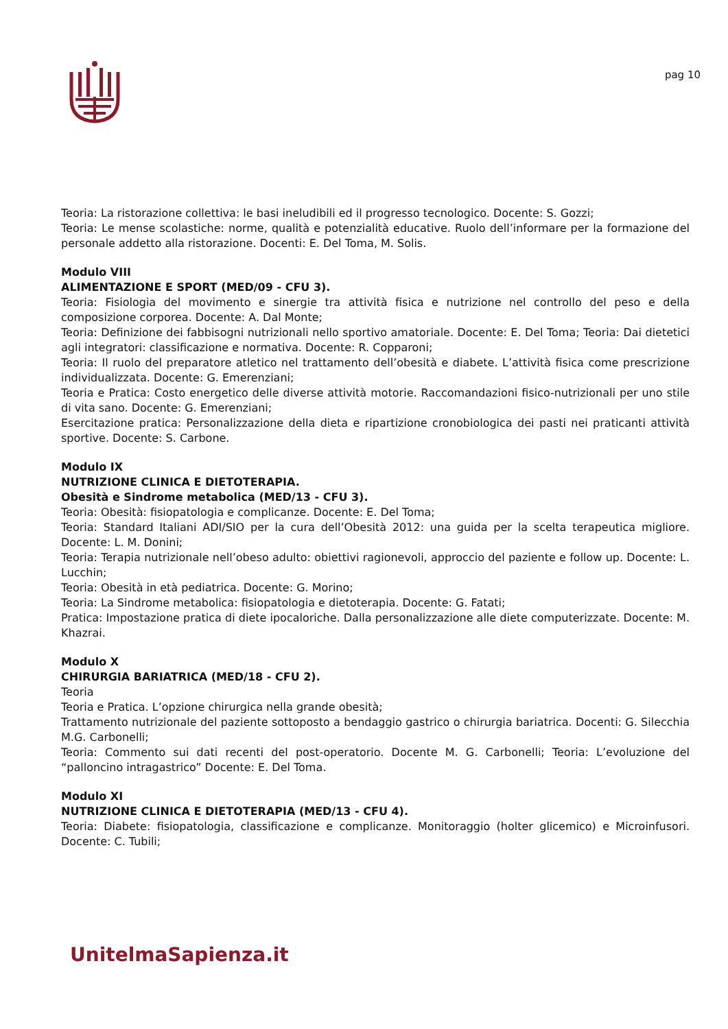pag 10
Teoria: La ristorazione collettiva: le basi ineludibili ed il progresso tecnologico. Docente: S. Gozzi;
Teoria: Le mense scolastiche: norme, qualità e potenzialità educative. Ruolo dell’informare per la formazione del personale addetto alla ristorazione. Docenti: E. Del Toma, M. Solis.
Modulo VIII
ALIMENTAZIONE E SPORT (MED/09 - CFU 3).
Teoria: Fisiologia del movimento e sinergie tra attività fisica e nutrizione nel controllo del peso e della composizione corporea. Docente: A. Dal Monte;
Teoria: Definizione dei fabbisogni nutrizionali nello sportivo amatoriale. Docente: E. Del Toma; Teoria: Dai dietetici agli integratori: classificazione e normativa. Docente: R. Copparoni;
Teoria: Il ruolo del preparatore atletico nel trattamento dell’obesità e diabete. L’attività fisica come prescrizione individualizzata. Docente: G. Emerenziani;
Teoria e Pratica: Costo energetico delle diverse attività motorie. Raccomandazioni fisico-nutrizionali per uno stile di vita sano. Docente: G. Emerenziani;
Esercitazione pratica: Personalizzazione della dieta e ripartizione cronobiologica dei pasti nei praticanti attività sportive. Docente: S. Carbone.
Modulo IX
NUTRIZIONE CLINICA E DIETOTERAPIA.
Obesità e Sindrome metabolica (MED/13 - CFU 3).
Teoria: Obesità: fisiopatologia e complicanze. Docente: E. Del Toma;
Teoria: Standard Italiani ADI/SIO per la cura dell’Obesità 2012: una guida per la scelta terapeutica migliore. Docente: L. M. Donini;
Teoria: Terapia nutrizionale nell’obeso adulto: obiettivi ragionevoli, approccio del paziente e follow up. Docente: L. Lucchin;
Teoria: Obesità in età pediatrica. Docente: G. Morino;
Teoria: La Sindrome metabolica: fisiopatologia e dietoterapia. Docente: G. Fatati;
Pratica: Impostazione pratica di diete ipocaloriche. Dalla personalizzazione alle diete computerizzate. Docente: M. Khazrai.
Modulo X
CHIRURGIA BARIATRICA (MED/18 - CFU 2).
Teoria
Teoria e Pratica. L’opzione chirurgica nella grande obesità;
Trattamento nutrizionale del paziente sottoposto a bendaggio gastrico o chirurgia bariatrica. Docenti: G. Silecchia M.G. Carbonelli;
Teoria: Commento sui dati recenti del post-operatorio. Docente M. G. Carbonelli; Teoria: L’evoluzione del “palloncino intragastrico” Docente: E. Del Toma.
Modulo XI
NUTRIZIONE CLINICA E DIETOTERAPIA (MED/13 - CFU 4).
Teoria: Diabete: fisiopatologia, classificazione e complicanze. Monitoraggio (holter glicemico) e Microinfusori. Docente: C. Tubili;
UnitelmaSapienza.it